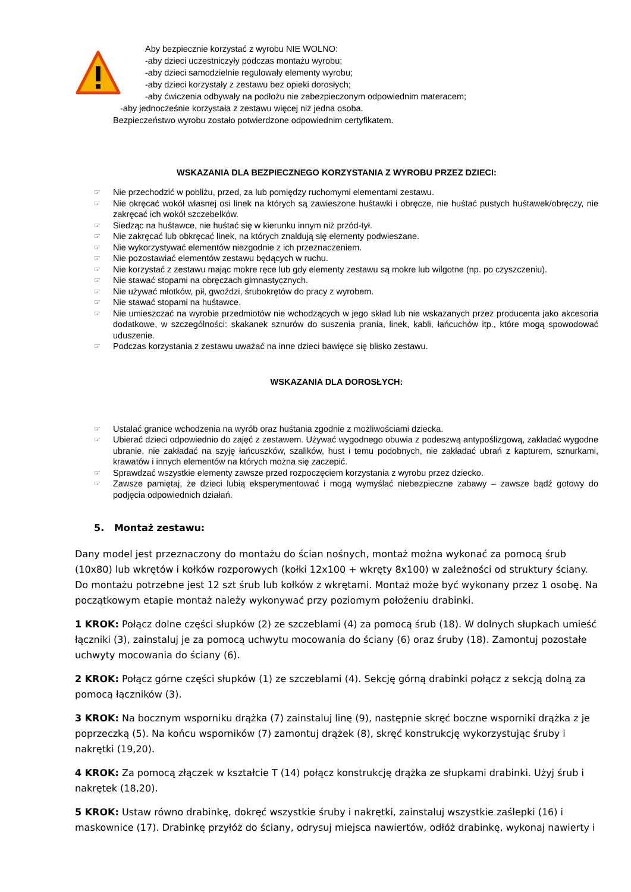Aby bezpiecznie korzystać z wyrobu NIE WOLNO:
-aby dzieci uczestniczyły podczas montażu wyrobu;
-aby dzieci samodzielnie regulowały elementy wyrobu;
-aby dzieci korzystały z zestawu bez opieki dorosłych;
-aby ćwiczenia odbywały na podłożu nie zabezpieczonym odpowiednim materacem;
-aby jednocześnie korzystała z zestawu więcej niż jedna osoba.
Bezpieczeństwo wyrobu zostało potwierdzone odpowiednim certyfikatem.
WSKAZANIA DLA BEZPIECZNEGO KORZYSTANIA Z WYROBU PRZEZ DZIECI:
☞ Nie przechodzić w pobliżu, przed, za lub pomiędzy ruchomymi elementami zestawu.
☞ Nie okręcać wokół własnej osi linek na których są zawieszone huśtawki i obręcze, nie huśtać pustych huśtawek/obręczy, nie zakręcać ich wokół szczebelków.
☞ Siedząc na huśtawce, nie huśtać się w kierunku innym niż przód-tył.
☞ Nie zakręcać lub obkręcać linek, na których znaldują się elementy podwieszane.
☞ Nie wykorzystywać elementów niezgodnie z ich przeznaczeniem.
☞ Nie pozostawiać elementów zestawu będących w ruchu.
☞ Nie korzystać z zestawu mając mokre ręce lub gdy elementy zestawu są mokre lub wilgotne (np. po czyszczeniu).
☞ Nie stawać stopami na obręczach gimnastycznych.
☞ Nie używać młotków, pił, gwoździ, śrubokrętów do pracy z wyrobem.
☞ Nie stawać stopami na huśtawce.
☞ Nie umieszczać na wyrobie przedmiotów nie wchodzących w jego skład lub nie wskazanych przez producenta jako akcesoria dodatkowe, w szczególności: skakanek sznurów do suszenia prania, linek, kabli, łańcuchów itp., które mogą spowodować uduszenie.
☞ Podczas korzystania z zestawu uważać na inne dzieci bawięce się blisko zestawu.
WSKAZANIA DLA DOROSŁYCH:
☞ Ustalać granice wchodzenia na wyrób oraz huśtania zgodnie z możliwościami dziecka.
☞ Ubierać dzieci odpowiednio do zajęć z zestawem. Używać wygodnego obuwia z podeszwą antypoślizgową, zakładać wygodne ubranie, nie zakładać na szyję łańcuszków, szalików, hust i temu podobnych, nie zakładać ubrań z kapturem, sznurkami, krawatów i innych elementów na których można się zaczepić.
☞ Sprawdzać wszystkie elementy zawsze przed rozpoczęciem korzystania z wyrobu przez dziecko.
☞ Zawsze pamiętaj, że dzieci lubią eksperymentować i mogą wymyślać niebezpieczne zabawy – zawsze bądź gotowy do podjęcia odpowiednich działań.
5. Montaż zestawu:
Dany model jest przeznaczony do montażu do ścian nośnych, montaż można wykonać za pomocą śrub (10x80) lub wkrętów i kołków rozporowych (kołki 12x100 + wkręty 8x100) w zależności od struktury ściany. Do montażu potrzebne jest 12 szt śrub lub kołków z wkrętami. Montaż może być wykonany przez 1 osobę. Na początkowym etapie montaż należy wykonywać przy poziomym położeniu drabinki.
1 KROK: Połącz dolne części słupków (2) ze szczeblami (4) za pomocą śrub (18). W dolnych słupkach umieść łączniki (3), zainstaluj je za pomocą uchwytu mocowania do ściany (6) oraz śruby (18). Zamontuj pozostałe uchwyty mocowania do ściany (6).
2 KROK: Połącz górne części słupków (1) ze szczeblami (4). Sekcję górną drabinki połącz z sekcją dolną za pomocą łączników (3).
3 KROK: Na bocznym wsporniku drążka (7) zainstaluj linę (9), następnie skręć boczne wsporniki drążka z je poprzeczką (5). Na końcu wsporników (7) zamontuj drążek (8), skręć konstrukcję wykorzystując śruby i nakrętki (19,20).
4 KROK: Za pomocą złączek w kształcie T (14) połącz konstrukcję drążka ze słupkami drabinki. Użyj śrub i nakrętek (18,20).
5 KROK: Ustaw równo drabinkę, dokręć wszystkie śruby i nakrętki, zainstaluj wszystkie zaślepki (16) i maskownice (17). Drabinkę przyłóż do ściany, odrysuj miejsca nawiertów, odłóż drabinkę, wykonaj nawierty i